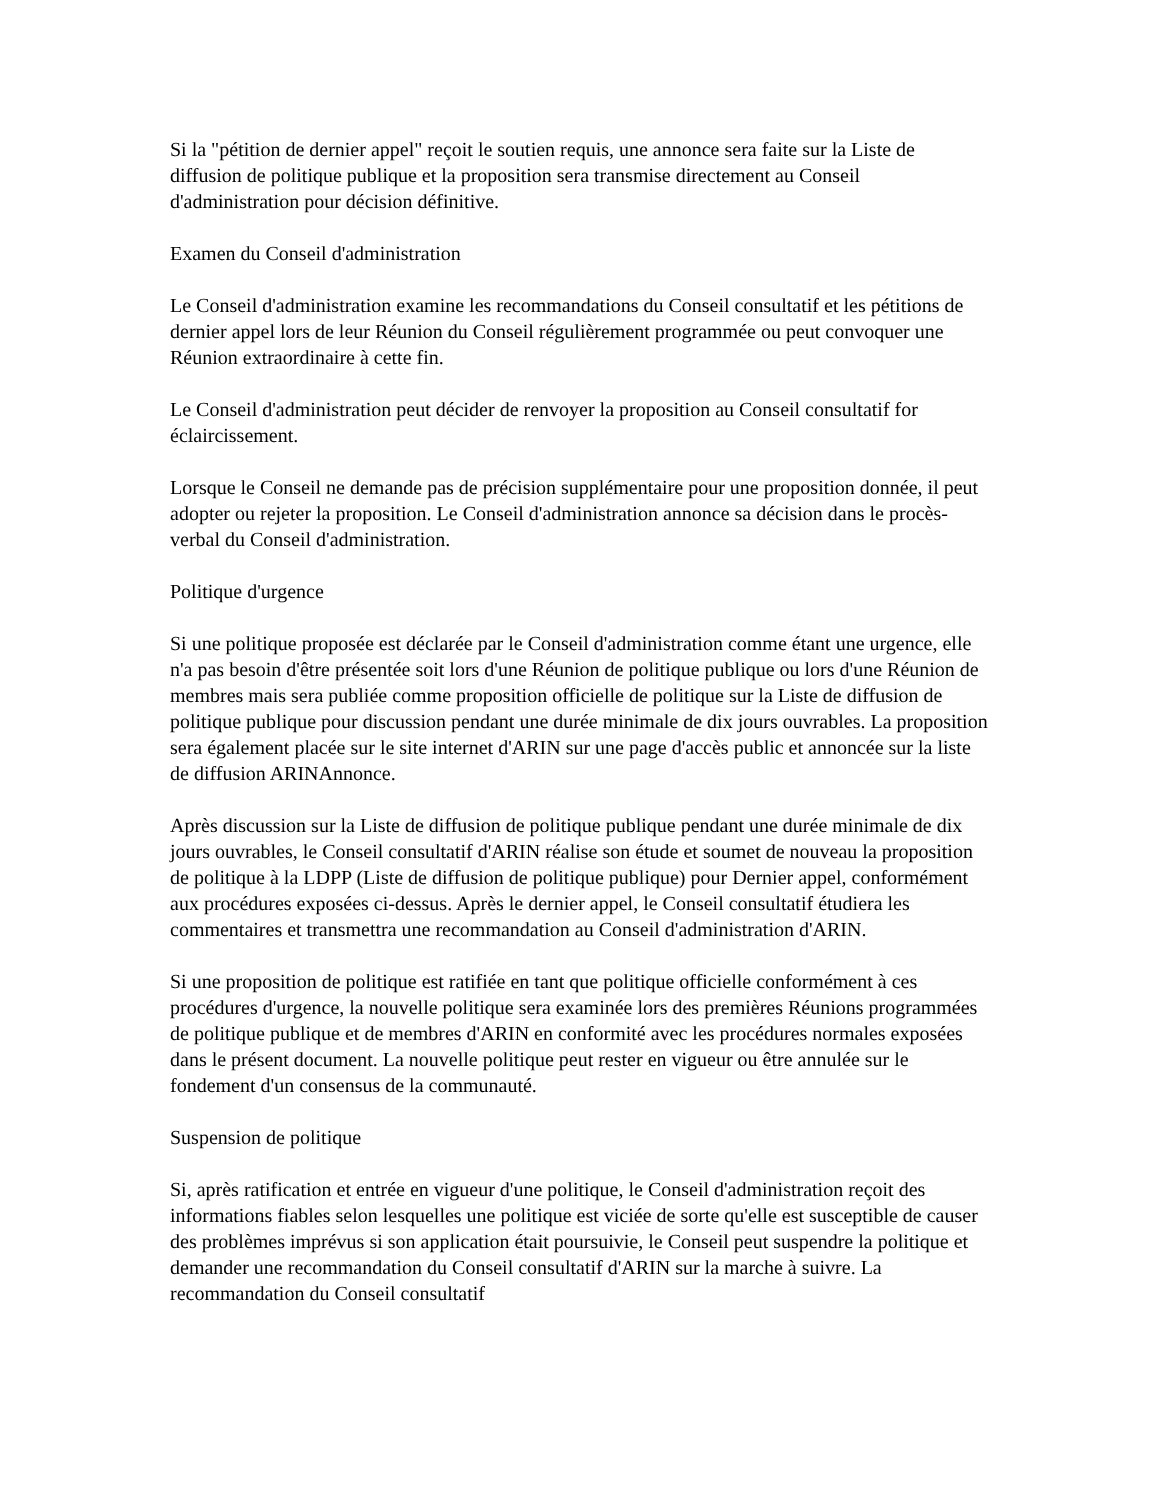Si la "pétition de dernier appel" reçoit le soutien requis, une annonce sera faite sur la Liste de diffusion de politique publique et la proposition sera transmise directement au Conseil d'administration pour décision définitive.
Examen du Conseil d'administration
Le Conseil d'administration examine les recommandations du Conseil consultatif et les pétitions de dernier appel lors de leur Réunion du Conseil régulièrement programmée ou peut convoquer une Réunion extraordinaire à cette fin.
Le Conseil d'administration peut décider de renvoyer la proposition au Conseil consultatif for éclaircissement.
Lorsque le Conseil ne demande pas de précision supplémentaire pour une proposition donnée, il peut adopter ou rejeter la proposition. Le Conseil d'administration annonce sa décision dans le procès-verbal du Conseil d'administration.
Politique d'urgence
Si une politique proposée est déclarée par le Conseil d'administration comme étant une urgence, elle n'a pas besoin d'être présentée soit lors d'une Réunion de politique publique ou lors d'une Réunion de membres mais sera publiée comme proposition officielle de politique sur la Liste de diffusion de politique publique pour discussion pendant une durée minimale de dix jours ouvrables. La proposition sera également placée sur le site internet d'ARIN sur une page d'accès public et annoncée sur la liste de diffusion ARINAnnonce.
Après discussion sur la Liste de diffusion de politique publique pendant une durée minimale de dix jours ouvrables, le Conseil consultatif d'ARIN réalise son étude et soumet de nouveau la proposition de politique à la LDPP (Liste de diffusion de politique publique) pour Dernier appel, conformément aux procédures exposées ci-dessus. Après le dernier appel, le Conseil consultatif étudiera les commentaires et transmettra une recommandation au Conseil d'administration d'ARIN.
Si une proposition de politique est ratifiée en tant que politique officielle conformément à ces procédures d'urgence, la nouvelle politique sera examinée lors des premières Réunions programmées de politique publique et de membres d'ARIN en conformité avec les procédures normales exposées dans le présent document. La nouvelle politique peut rester en vigueur ou être annulée sur le fondement d'un consensus de la communauté.
Suspension de politique
Si, après ratification et entrée en vigueur d'une politique, le Conseil d'administration reçoit des informations fiables selon lesquelles une politique est viciée de sorte qu'elle est susceptible de causer des problèmes imprévus si son application était poursuivie, le Conseil peut suspendre la politique et demander une recommandation du Conseil consultatif d'ARIN sur la marche à suivre. La recommandation du Conseil consultatif